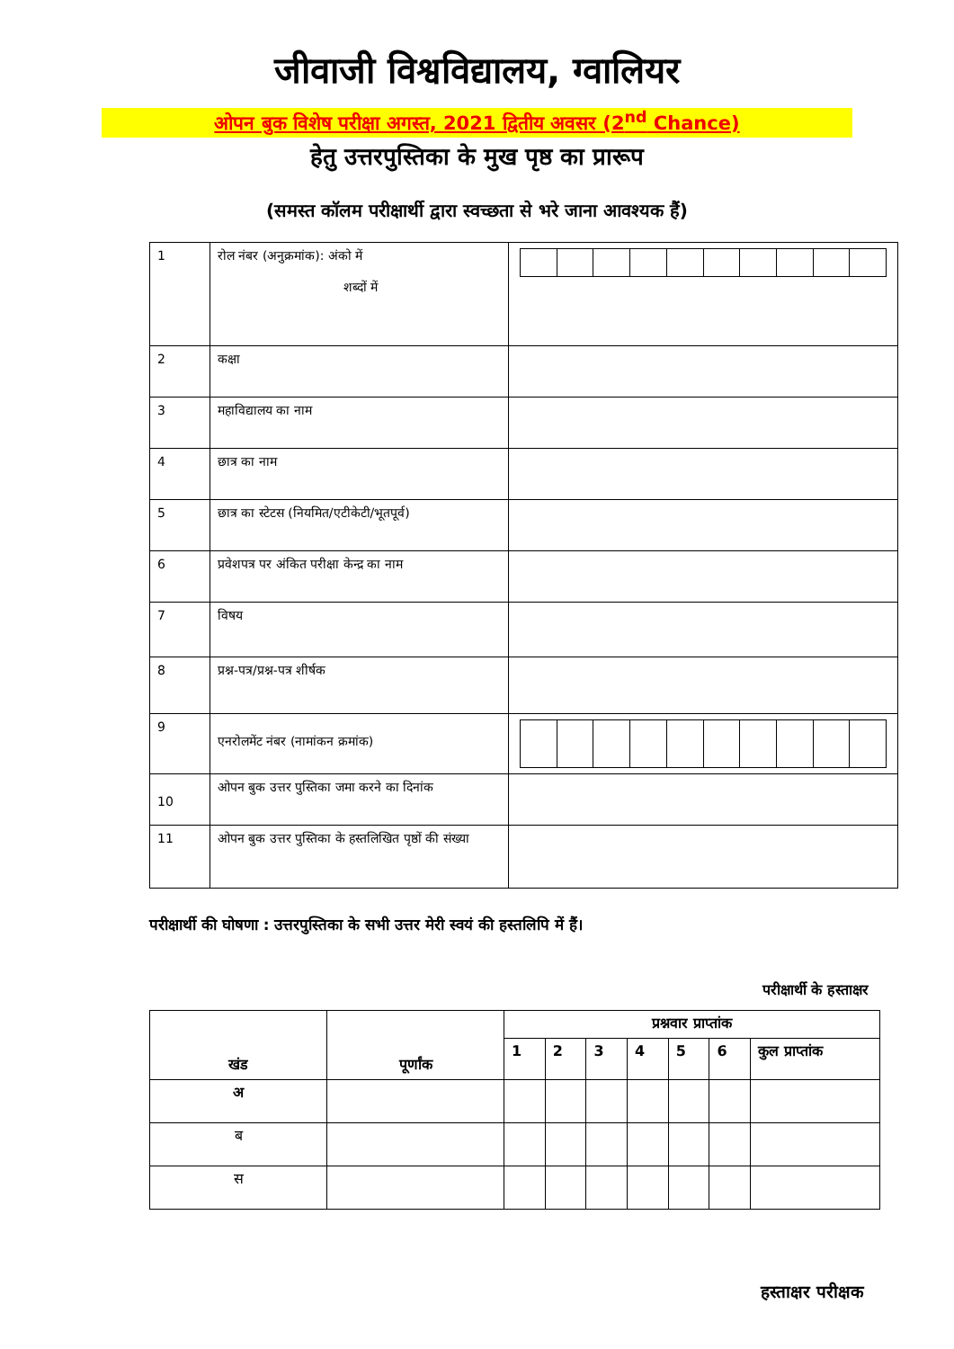जीवाजी विश्वविद्यालय, ग्वालियर
ओपन बुक विशेष परीक्षा अगस्त, 2021 द्वितीय अवसर (2<sup>nd</sup> Chance)
हेतु उत्तरपुस्तिका के मुख पृष्ठ का प्रारूप
(समस्त कॉलम परीक्षार्थी द्वारा स्वच्छता से भरे जाना आवश्यक हैं)
| 1 | रोल नंबर (अनुक्रमांक): अंको में शब्दों में | |
| 2 | कक्षा | |
| 3 | महाविद्यालय का नाम | |
| 4 | छात्र का नाम | |
| 5 | छात्र का स्टेटस (नियमित/एटीकेटी/भूतपूर्व) | |
| 6 | प्रवेशपत्र पर अंकित परीक्षा केन्द्र का नाम | |
| 7 | विषय | |
| 8 | प्रश्न-पत्र/प्रश्न-पत्र शीर्षक | |
| 9 | एनरोलमेंट नंबर (नामांकन क्रमांक) | |
| 10 | ओपन बुक उत्तर पुस्तिका जमा करने का दिनांक | |
| 11 | ओपन बुक उत्तर पुस्तिका के हस्तलिखित पृष्ठों की संख्या | |
परीक्षार्थी की घोषणा : उत्तरपुस्तिका के सभी उत्तर मेरी स्वयं की हस्तलिपि में हैं।
परीक्षार्थी के हस्ताक्षर
| खंड | पूर्णांक | प्रश्नवार प्राप्तांक | | | | | | |
| --- | --- | --- | --- | --- | --- | --- | --- | --- |
| | | 1 | 2 | 3 | 4 | 5 | 6 | कुल प्राप्तांक |
| अ | | | | | | | | |
| ब | | | | | | | | |
| स | | | | | | | | |
हस्ताक्षर परीक्षक